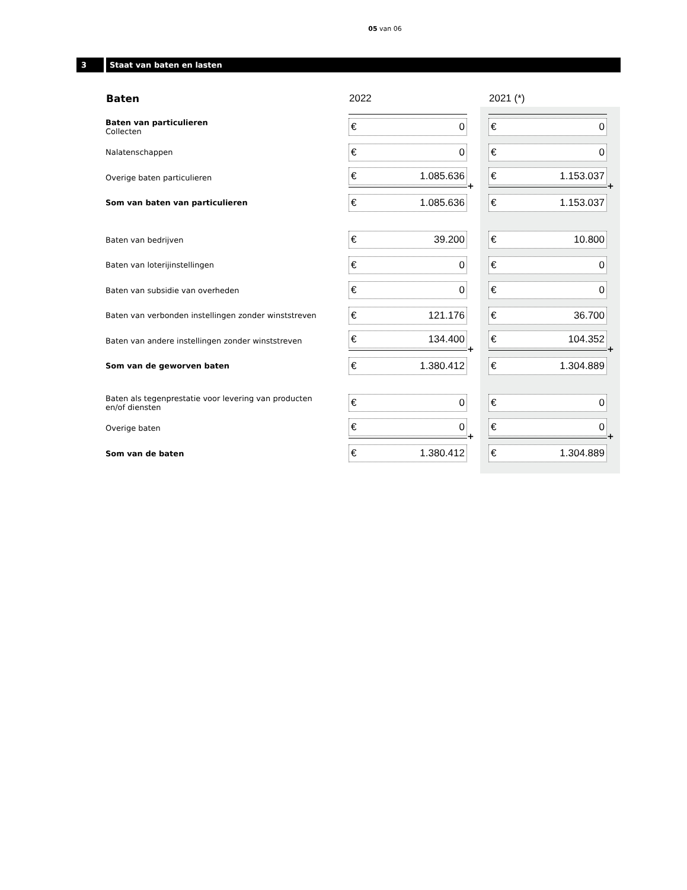05 van 06
3 Staat van baten en lasten
| Baten | 2022 | | 2021 (*) | |
| --- | --- | --- | --- | --- |
| Baten van particulieren Collecten | € 0 | | € 0 | |
| Nalatenschappen | € 0 | | € 0 | |
| Overige baten particulieren | € 1.085.636 | + | € 1.153.037 | + |
| Som van baten van particulieren | € 1.085.636 | | € 1.153.037 | |
| Baten van bedrijven | € 39.200 | | € 10.800 | |
| Baten van loterijinstellingen | € 0 | | € 0 | |
| Baten van subsidie van overheden | € 0 | | € 0 | |
| Baten van verbonden instellingen zonder winststreven | € 121.176 | | € 36.700 | |
| Baten van andere instellingen zonder winststreven | € 134.400 | + | € 104.352 | + |
| Som van de geworven baten | € 1.380.412 | | € 1.304.889 | |
| Baten als tegenprestatie voor levering van producten en/of diensten | € 0 | | € 0 | |
| Overige baten | € 0 | + | € 0 | + |
| Som van de baten | € 1.380.412 | | € 1.304.889 | |